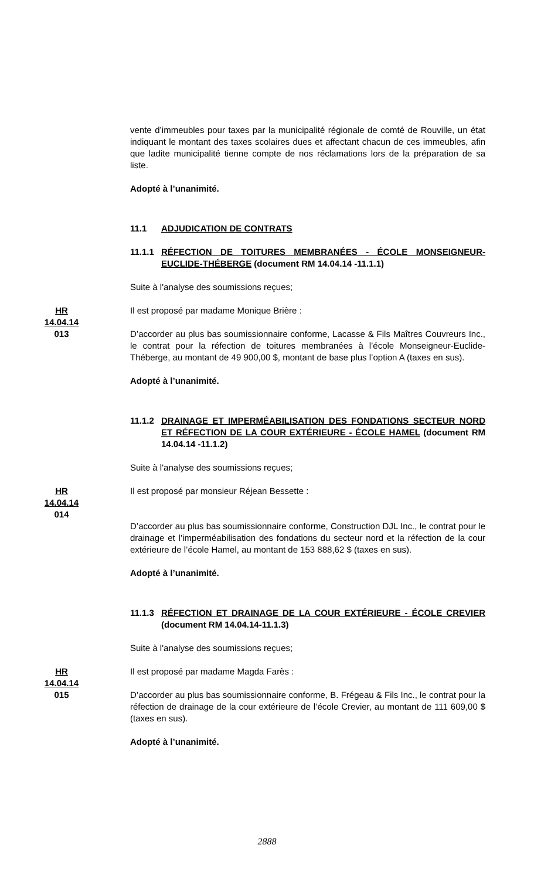vente d’immeubles pour taxes par la municipalité régionale de comté de Rouville, un état indiquant le montant des taxes scolaires dues et affectant chacun de ces immeubles, afin que ladite municipalité tienne compte de nos réclamations lors de la préparation de sa liste.
Adopté à l’unanimité.
11.1 ADJUDICATION DE CONTRATS
11.1.1 RÉFECTION DE TOITURES MEMBRANÉES - ÉCOLE MONSEIGNEUR-EUCLIDE-THÉBERGE (document RM 14.04.14 -11.1.1)
Suite à l'analyse des soumissions reçues;
HR 14.04.14
013
Il est proposé par madame Monique Brière :
D’accorder au plus bas soumissionnaire conforme, Lacasse & Fils Maîtres Couvreurs Inc., le contrat pour la réfection de toitures membranées à l’école Monseigneur-Euclide-Théberge, au montant de 49 900,00 $, montant de base plus l’option A (taxes en sus).
Adopté à l’unanimité.
11.1.2 DRAINAGE ET IMPERMÉABILISATION DES FONDATIONS SECTEUR NORD ET RÉFECTION DE LA COUR EXTÉRIEURE - ÉCOLE HAMEL (document RM 14.04.14 -11.1.2)
Suite à l'analyse des soumissions reçues;
HR 14.04.14
014
Il est proposé par monsieur Réjean Bessette :
D’accorder au plus bas soumissionnaire conforme, Construction DJL Inc., le contrat pour le drainage et l’imperméabilisation des fondations du secteur nord et la réfection de la cour extérieure de l’école Hamel, au montant de 153 888,62 $ (taxes en sus).
Adopté à l’unanimité.
11.1.3 RÉFECTION ET DRAINAGE DE LA COUR EXTÉRIEURE - ÉCOLE CREVIER (document RM 14.04.14-11.1.3)
Suite à l'analyse des soumissions reçues;
HR 14.04.14
015
Il est proposé par madame Magda Farès :
D’accorder au plus bas soumissionnaire conforme, B. Frégeau & Fils Inc., le contrat pour la réfection de drainage de la cour extérieure de l’école Crevier, au montant de 111 609,00 $ (taxes en sus).
Adopté à l’unanimité.
2888